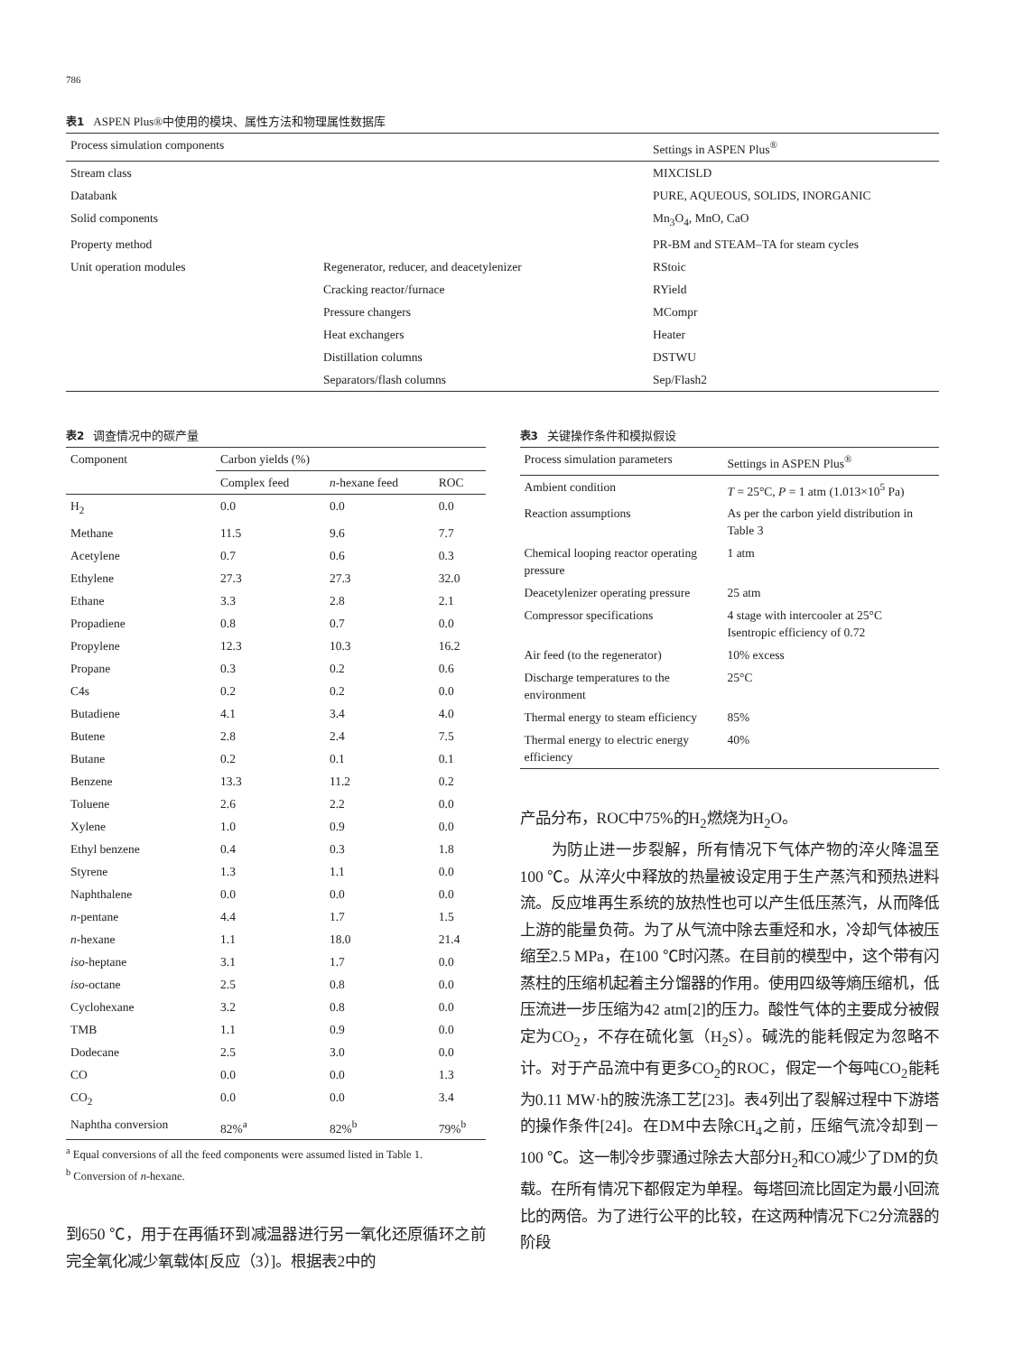786
表1 ASPEN Plus®中使用的模块、属性方法和物理属性数据库
| Process simulation components | | Settings in ASPEN Plus<sup>®</sup> |
| --- | --- | --- |
| Stream class | | MIXCISLD |
| Databank | | PURE, AQUEOUS, SOLIDS, INORGANIC |
| Solid components | | Mn<sub>3</sub>O<sub>4</sub>, MnO, CaO |
| Property method | | PR-BM and STEAM–TA for steam cycles |
| Unit operation modules | Regenerator, reducer, and deacetylenizer | RStoic |
| | Cracking reactor/furnace | RYield |
| | Pressure changers | MCompr |
| | Heat exchangers | Heater |
| | Distillation columns | DSTWU |
| | Separators/flash columns | Sep/Flash2 |
表2 调查情况中的碳产量
| Component | Carbon yields (%) | | |
| --- | --- | --- | --- |
| | Complex feed | n -hexane feed | ROC |
| H<sub>2</sub> | 0.0 | 0.0 | 0.0 |
| Methane | 11.5 | 9.6 | 7.7 |
| Acetylene | 0.7 | 0.6 | 0.3 |
| Ethylene | 27.3 | 27.3 | 32.0 |
| Ethane | 3.3 | 2.8 | 2.1 |
| Propadiene | 0.8 | 0.7 | 0.0 |
| Propylene | 12.3 | 10.3 | 16.2 |
| Propane | 0.3 | 0.2 | 0.6 |
| C4s | 0.2 | 0.2 | 0.0 |
| Butadiene | 4.1 | 3.4 | 4.0 |
| Butene | 2.8 | 2.4 | 7.5 |
| Butane | 0.2 | 0.1 | 0.1 |
| Benzene | 13.3 | 11.2 | 0.2 |
| Toluene | 2.6 | 2.2 | 0.0 |
| Xylene | 1.0 | 0.9 | 0.0 |
| Ethyl benzene | 0.4 | 0.3 | 1.8 |
| Styrene | 1.3 | 1.1 | 0.0 |
| Naphthalene | 0.0 | 0.0 | 0.0 |
| n -pentane | 4.4 | 1.7 | 1.5 |
| n -hexane | 1.1 | 18.0 | 21.4 |
| iso -heptane | 3.1 | 1.7 | 0.0 |
| iso -octane | 2.5 | 0.8 | 0.0 |
| Cyclohexane | 3.2 | 0.8 | 0.0 |
| TMB | 1.1 | 0.9 | 0.0 |
| Dodecane | 2.5 | 3.0 | 0.0 |
| CO | 0.0 | 0.0 | 1.3 |
| CO<sub>2</sub> | 0.0 | 0.0 | 3.4 |
| Naphtha conversion | 82%<sup>a</sup> | 82%<sup>b</sup> | 79%<sup>b</sup> |
<sup>a</sup> Equal conversions of all the feed components were assumed listed in Table 1.
<sup>b</sup> Conversion of n-hexane.
到650 ℃，用于在再循环到减温器进行另一氧化还原循环之前完全氧化减少氧载体[反应（3）]。根据表2中的
表3 关键操作条件和模拟假设
| Process simulation parameters | Settings in ASPEN Plus<sup>®</sup> |
| --- | --- |
| Ambient condition | T = 25°C, P = 1 atm (1.013×10<sup>5</sup> Pa) |
| Reaction assumptions | As per the carbon yield distribution in Table 3 |
| Chemical looping reactor operating pressure | 1 atm |
| Deacetylenizer operating pressure | 25 atm |
| Compressor specifications | 4 stage with intercooler at 25°C Isentropic efficiency of 0.72 |
| Air feed (to the regenerator) | 10% excess |
| Discharge temperatures to the environment | 25°C |
| Thermal energy to steam efficiency | 85% |
| Thermal energy to electric energy efficiency | 40% |
产品分布，ROC中75%的H<sub>2</sub>燃烧为H<sub>2</sub>O。
为防止进一步裂解，所有情况下气体产物的淬火降温至100 ℃。从淬火中释放的热量被设定用于生产蒸汽和预热进料流。反应堆再生系统的放热性也可以产生低压蒸汽，从而降低上游的能量负荷。为了从气流中除去重烃和水，冷却气体被压缩至2.5 MPa，在100 ℃时闪蒸。在目前的模型中，这个带有闪蒸柱的压缩机起着主分馏器的作用。使用四级等熵压缩机，低压流进一步压缩为42 atm[2]的压力。酸性气体的主要成分被假定为CO<sub>2</sub>，不存在硫化氢（H<sub>2</sub>S）。碱洗的能耗假定为忽略不计。对于产品流中有更多CO<sub>2</sub>的ROC，假定一个每吨CO<sub>2</sub>能耗为0.11 MW·h的胺洗涤工艺[23]。表4列出了裂解过程中下游塔的操作条件[24]。在DM中去除CH<sub>4</sub>之前，压缩气流冷却到－100 ℃。这一制冷步骤通过除去大部分H<sub>2</sub>和CO减少了DM的负载。在所有情况下都假定为单程。每塔回流比固定为最小回流比的两倍。为了进行公平的比较，在这两种情况下C2分流器的阶段